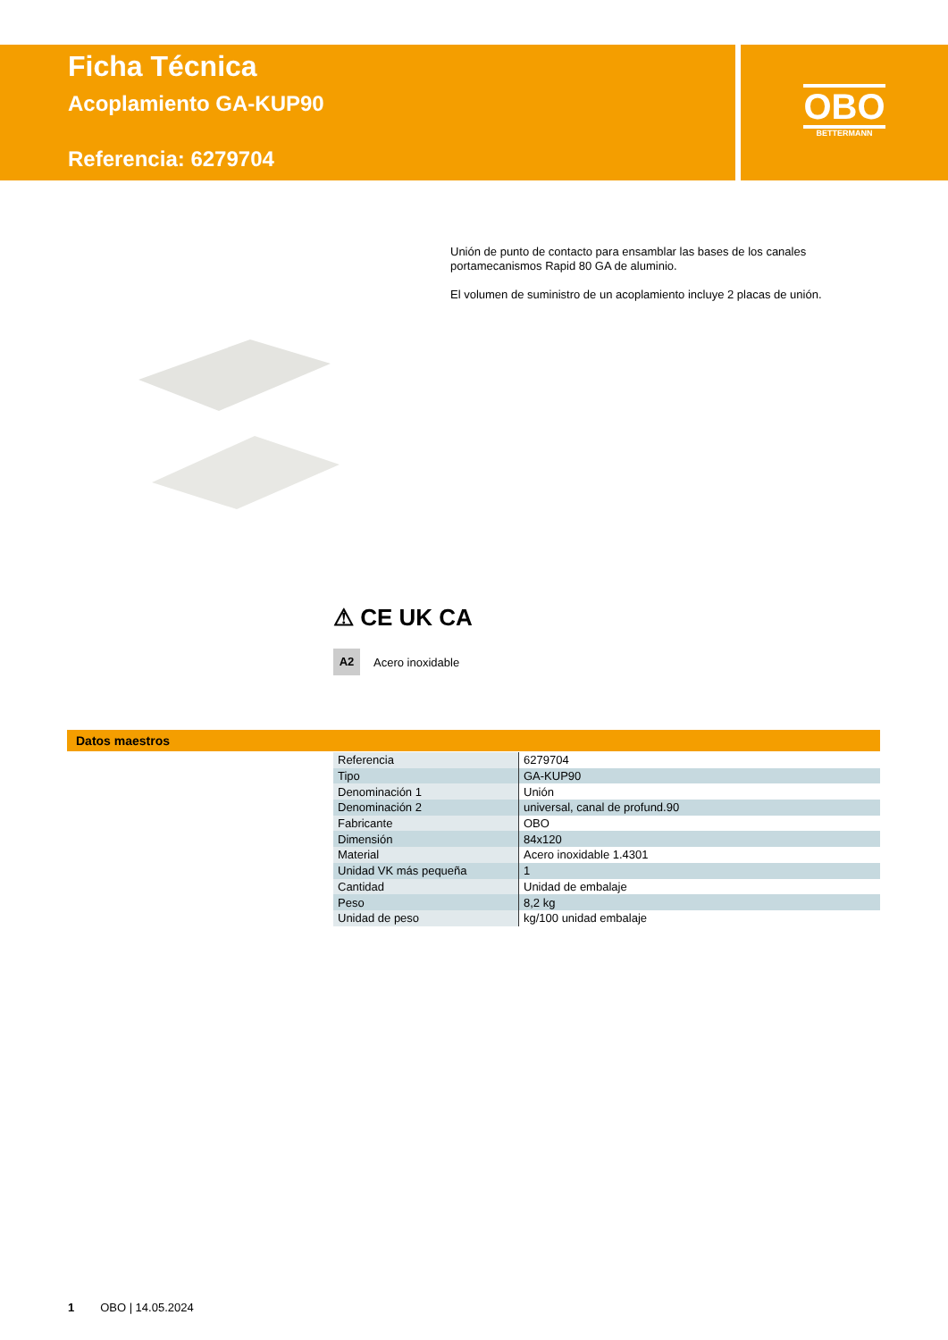Ficha Técnica
Acoplamiento GA-KUP90
Referencia: 6279704
OBO
BETTERMANN
Unión de punto de contacto para ensamblar las bases de los canales portamecanismos Rapid 80 GA de aluminio.
El volumen de suministro de un acoplamiento incluye 2 placas de unión.
⚠ CE UK CA
A2 Acero inoxidable
Datos maestros
| Referencia | 6279704 |
| Tipo | GA-KUP90 |
| Denominación 1 | Unión |
| Denominación 2 | universal, canal de profund.90 |
| Fabricante | OBO |
| Dimensión | 84x120 |
| Material | Acero inoxidable 1.4301 |
| Unidad VK más pequeña | 1 |
| Cantidad | Unidad de embalaje |
| Peso | 8,2 kg |
| Unidad de peso | kg/100 unidad embalaje |
1 OBO | 14.05.2024